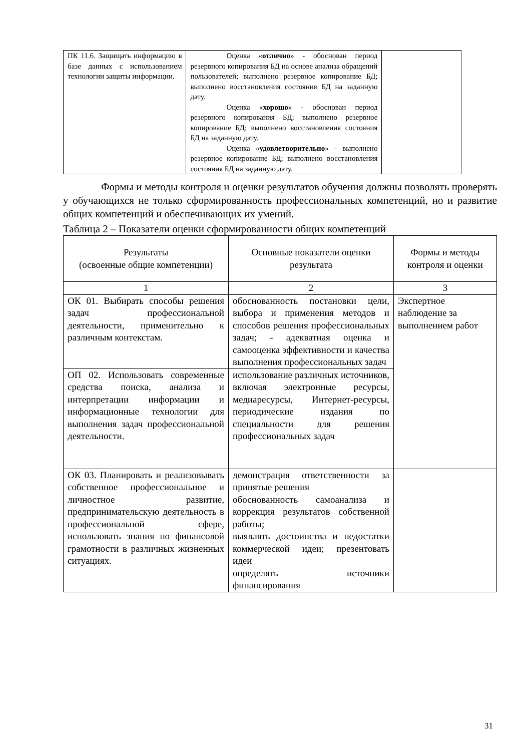| ПК 11.6. Защищать информацию в базе данных с использованием технологии защиты информации. | Оценка « отлично » - обоснован период резервного копирования БД на основе анализа обращений пользователей; выполнено резервное копирование БД; выполнено восстановления состояния БД на заданную дату. Оценка « хорошо » - обоснован период резервного копирования БД; выполнено резервное копирование БД; выполнено восстановления состояния БД на заданную дату. Оценка « удовлетворительно » - выполнено резервное копирование БД; выполнено восстановления состояния БД на заданную дату. | |
Формы и методы контроля и оценки результатов обучения должны позволять проверять у обучающихся не только сформированность профессиональных компетенций, но и развитие общих компетенций и обеспечивающих их умений.
Таблица 2 – Показатели оценки сформированности общих компетенций
| Результаты (освоенные общие компетенции) | Основные показатели оценки результата | Формы и методы контроля и оценки |
| --- | --- | --- |
| 1 | 2 | 3 |
| ОК 01. Выбирать способы решения задач профессиональной деятельности, применительно к различным контекстам. | обоснованность постановки цели, выбора и применения методов и способов решения профессиональных задач; - адекватная оценка и самооценка эффективности и качества выполнения профессиональных задач | Экспертное наблюдение за выполнением работ |
| ОП 02. Использовать современные средства поиска, анализа и интерпретации информации и информационные технологии для выполнения задач профессиональной деятельности. | использование различных источников, включая электронные ресурсы, медиаресурсы, Интернет-ресурсы, периодические издания по специальности для решения профессиональных задач | |
| ОК 03. Планировать и реализовывать собственное профессиональное и личностное развитие, предпринимательскую деятельность в профессиональной сфере, использовать знания по финансовой грамотности в различных жизненных ситуациях. | демонстрация ответственности за принятые решения обоснованность самоанализа и коррекция результатов собственной работы; выявлять достоинства и недостатки коммерческой идеи; презентовать идеи определять источники финансирования | |
31